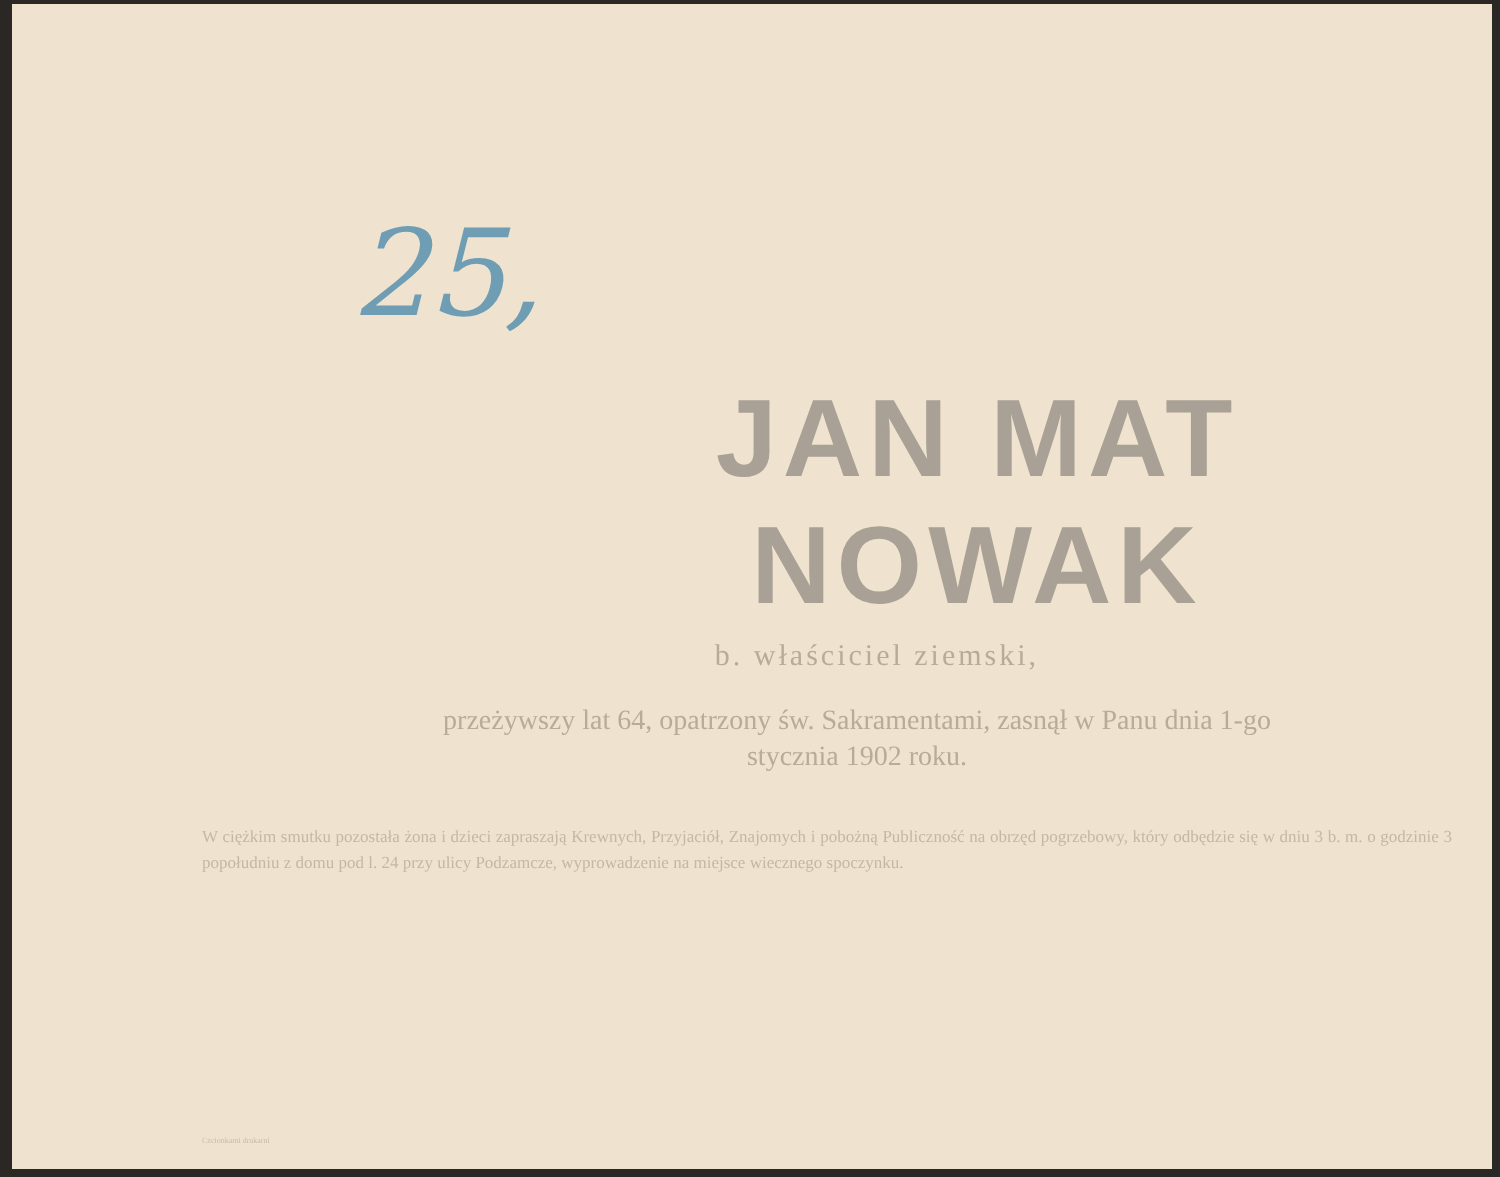25,
JAN MAT NOWAK
b. właściciel ziemski,
przeżywszy lat 64, opatrzony św. Sakramentami, zasnął w Panu dnia 1-go
stycznia 1902 roku.
W ciężkim smutku pozostała żona i dzieci zapraszają Krewnych, Przyjaciół, Znajomych i pobożną Publiczność na obrzęd pogrzebowy, który odbędzie się w dniu 3 b. m. o godzinie 3 popołudniu z domu pod l. 24 przy ulicy Podzamcze, wyprowadzenie na miejsce wiecznego spoczynku.
Czcionkami drukarni